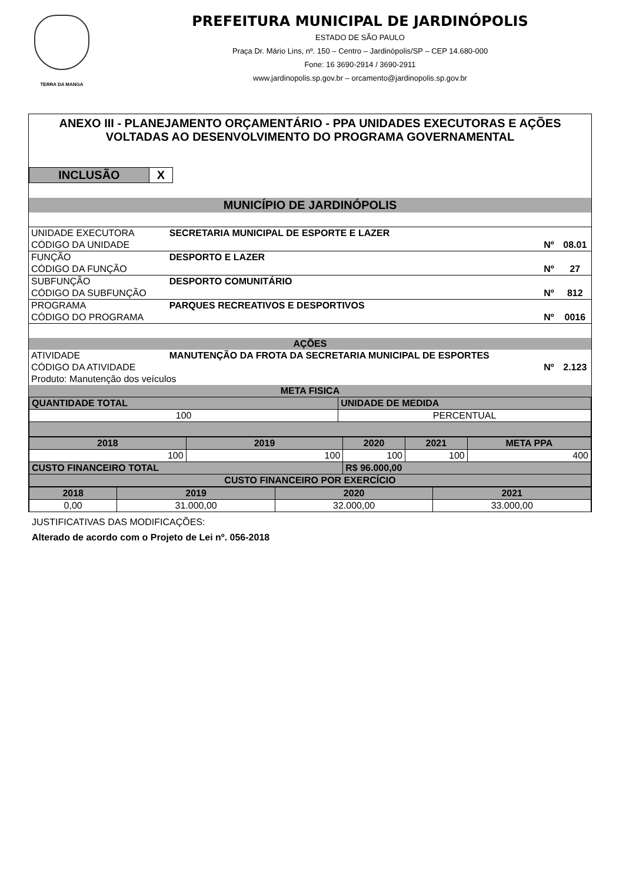TERRA DA MANGA
PREFEITURA MUNICIPAL DE JARDINÓPOLIS
ESTADO DE SÃO PAULO
Praça Dr. Mário Lins, nº. 150 – Centro – Jardinópolis/SP – CEP 14.680-000
Fone: 16 3690-2914 / 3690-2911
www.jardinopolis.sp.gov.br – orcamento@jardinopolis.sp.gov.br
ANEXO III - PLANEJAMENTO ORÇAMENTÁRIO - PPA UNIDADES EXECUTORAS E AÇÕES VOLTADAS AO DESENVOLVIMENTO DO PROGRAMA GOVERNAMENTAL
| INCLUSÃO | X |
| MUNICÍPIO DE JARDINÓPOLIS | | | |
| UNIDADE EXECUTORA | SECRETARIA MUNICIPAL DE ESPORTE E LAZER | | |
| CÓDIGO DA UNIDADE | | Nº | 08.01 |
| FUNÇÃO | DESPORTO E LAZER | | |
| CÓDIGO DA FUNÇÃO | | Nº | 27 |
| SUBFUNÇÃO | DESPORTO COMUNITÁRIO | | |
| CÓDIGO DA SUBFUNÇÃO | | Nº | 812 |
| PROGRAMA | PARQUES RECREATIVOS E DESPORTIVOS | | |
| CÓDIGO DO PROGRAMA | | Nº | 0016 |
| AÇÕES | | | |
| ATIVIDADE | MANUTENÇÃO DA FROTA DA SECRETARIA MUNICIPAL DE ESPORTES | | |
| CÓDIGO DA ATIVIDADE | | Nº | 2.123 |
| Produto: Manutenção dos veículos | | | |
| META FISICA | | | |
| QUANTIDADE TOTAL | UNIDADE DE MEDIDA |
| 100 | PERCENTUAL |
| 2018 | 2019 | 2020 | 2021 | META PPA |
| 100 | 100 | 100 | 100 | 400 |
| CUSTO FINANCEIRO TOTAL | | R$ 96.000,00 | | |
| CUSTO FINANCEIRO POR EXERCÍCIO | | | | |
| 2018 | 2019 | 2020 | 2021 |
| 0,00 | 31.000,00 | 32.000,00 | 33.000,00 |
JUSTIFICATIVAS DAS MODIFICAÇÕES:
Alterado de acordo com o Projeto de Lei nº. 056-2018